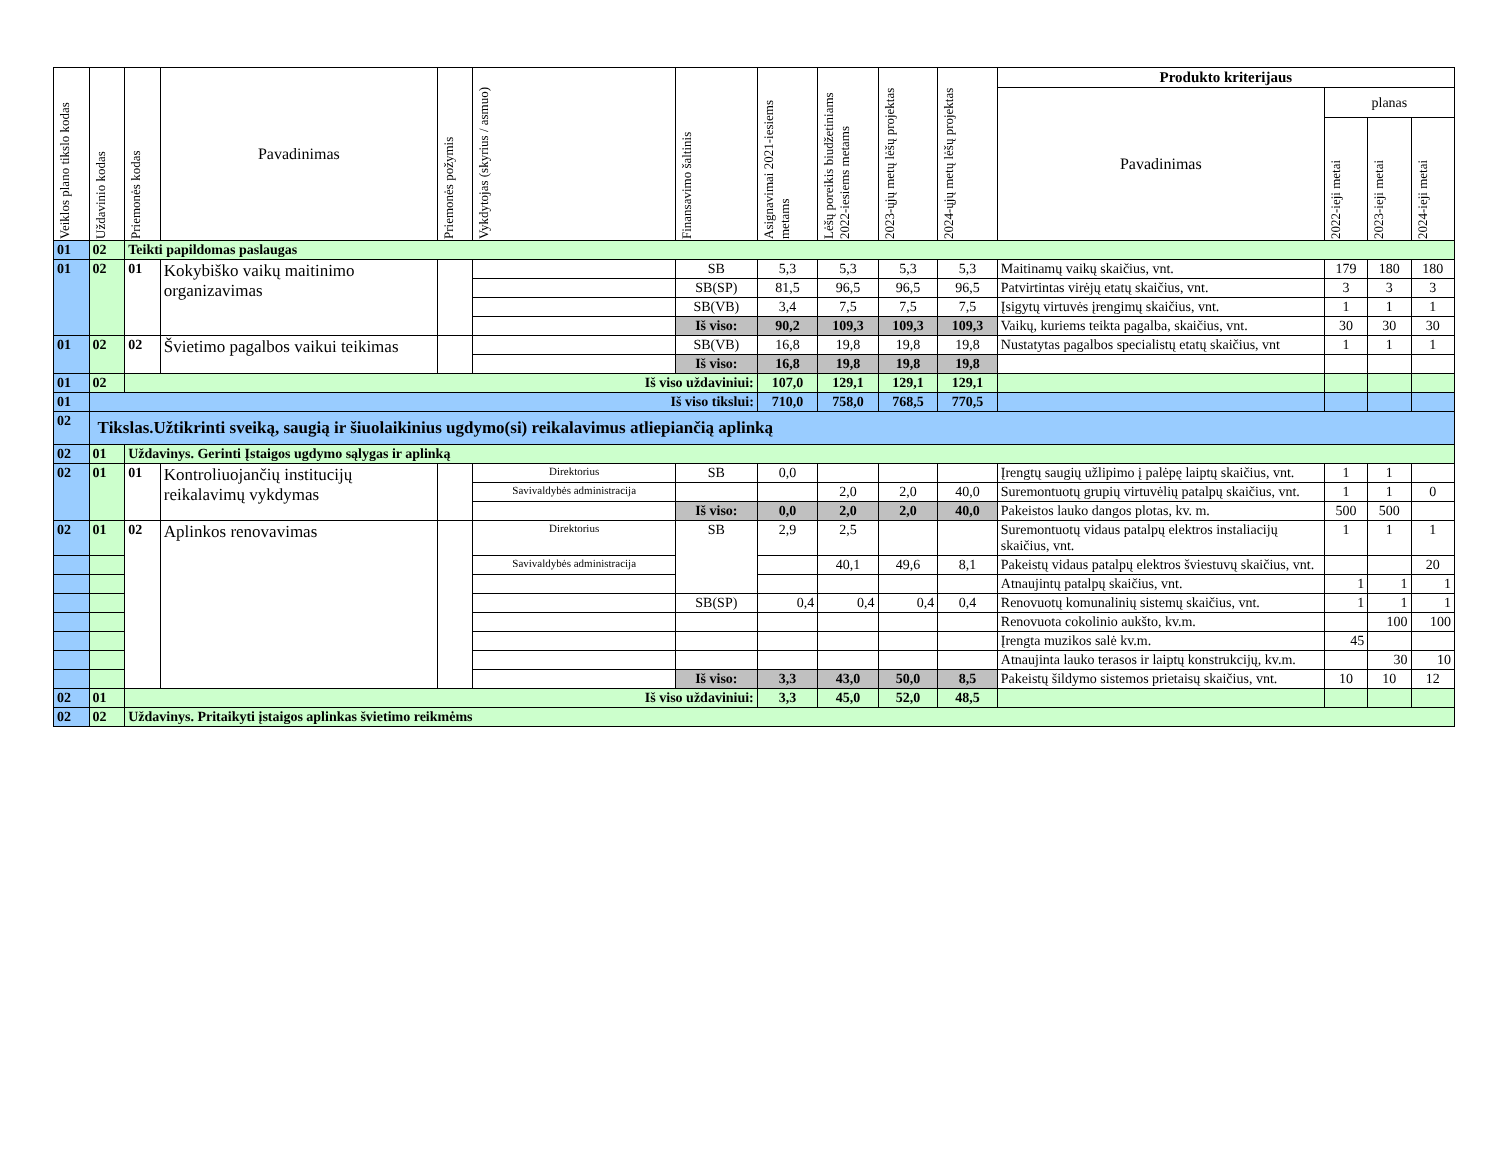| Veiklos plano tikslo kodas | Uždavinio kodas | Priemonės kodas | Pavadinimas | Priemonės požymis | Vykdytojas (skyrius / asmuo) | Finansavimo šaltinis | Asignavimai 2021-iesiems metams | Lėšų poreikis biudžetiniams 2022-iesiems metams | 2023-ųjų metų lėšų projektas | 2024-ųjų metų lėšų projektas | Produkto kriterijaus | | | |
| --- | --- | --- | --- | --- | --- | --- | --- | --- | --- | --- | --- | --- | --- | --- |
| | | | | | | | | | | | Pavadinimas | planas | | |
| | | | | | | | | | | | | 2022-ieji metai | 2023-ieji metai | 2024-ieji metai |
| 01 | 02 | Teikti papildomas paslaugas | | | | | | | | | | | | |
| 01 | 02 | 01 | Kokybiško vaikų maitinimo organizavimas | | | SB | 5,3 | 5,3 | 5,3 | 5,3 | Maitinamų vaikų skaičius, vnt. | 179 | 180 | 180 |
| | | | | | | SB(SP) | 81,5 | 96,5 | 96,5 | 96,5 | Patvirtintas virėjų etatų skaičius, vnt. | 3 | 3 | 3 |
| | | | | | | SB(VB) | 3,4 | 7,5 | 7,5 | 7,5 | Įsigytų virtuvės įrengimų skaičius, vnt. | 1 | 1 | 1 |
| | | | | | | Iš viso: | 90,2 | 109,3 | 109,3 | 109,3 | Vaikų, kuriems teikta pagalba, skaičius, vnt. | 30 | 30 | 30 |
| 01 | 02 | 02 | Švietimo pagalbos vaikui teikimas | | | SB(VB) | 16,8 | 19,8 | 19,8 | 19,8 | Nustatytas pagalbos specialistų etatų skaičius, vnt | 1 | 1 | 1 |
| | | | | | | Iš viso: | 16,8 | 19,8 | 19,8 | 19,8 | | | | |
| 01 | 02 | Iš viso uždaviniui: | | | | | 107,0 | 129,1 | 129,1 | 129,1 | | | | |
| 01 | Iš viso tikslui: | | | | | | 710,0 | 758,0 | 768,5 | 770,5 | | | | |
| 02 | Tikslas.Užtikrinti sveiką, saugią ir šiuolaikinius ugdymo(si) reikalavimus atliepiančią aplinką | | | | | | | | | | | | | |
| 02 | 01 | Uždavinys. Gerinti Įstaigos ugdymo sąlygas ir aplinką | | | | | | | | | | | | |
| 02 | 01 | 01 | Kontroliuojančių institucijų reikalavimų vykdymas | | Direktorius | SB | 0,0 | | | | Įrengtų saugių užlipimo į palėpę laiptų skaičius, vnt. | 1 | 1 | |
| | | | | | Savivaldybės administracija | | | 2,0 | 2,0 | 40,0 | Suremontuotų grupių virtuvėlių patalpų skaičius, vnt. | 1 | 1 | 0 |
| | | | | | | Iš viso: | 0,0 | 2,0 | 2,0 | 40,0 | Pakeistos lauko dangos plotas, kv. m. | 500 | 500 | |
| 02 | 01 | 02 | Aplinkos renovavimas | | Direktorius | SB | 2,9 | 2,5 | | | Suremontuotų vidaus patalpų elektros instaliacijų skaičius, vnt. | 1 | 1 | 1 |
| | | | | | Savivaldybės administracija | | | 40,1 | 49,6 | 8,1 | Pakeistų vidaus patalpų elektros šviestuvų skaičius, vnt. | | | 20 |
| | | | | | | | | | | | Atnaujintų patalpų skaičius, vnt. | 1 | 1 | 1 |
| | | | | | | SB(SP) | 0,4 | 0,4 | 0,4 | 0,4 | Renovuotų komunalinių sistemų skaičius, vnt. | 1 | 1 | 1 |
| | | | | | | | | | | | Renovuota cokolinio aukšto, kv.m. | | 100 | 100 |
| | | | | | | | | | | | Įrengta muzikos salė kv.m. | 45 | | |
| | | | | | | | | | | | Atnaujinta lauko terasos ir laiptų konstrukcijų, kv.m. | | 30 | 10 |
| | | | | | | Iš viso: | 3,3 | 43,0 | 50,0 | 8,5 | Pakeistų šildymo sistemos prietaisų skaičius, vnt. | 10 | 10 | 12 |
| 02 | 01 | Iš viso uždaviniui: | | | | | 3,3 | 45,0 | 52,0 | 48,5 | | | | |
| 02 | 02 | Uždavinys. Pritaikyti įstaigos aplinkas švietimo reikmėms | | | | | | | | | | | | |